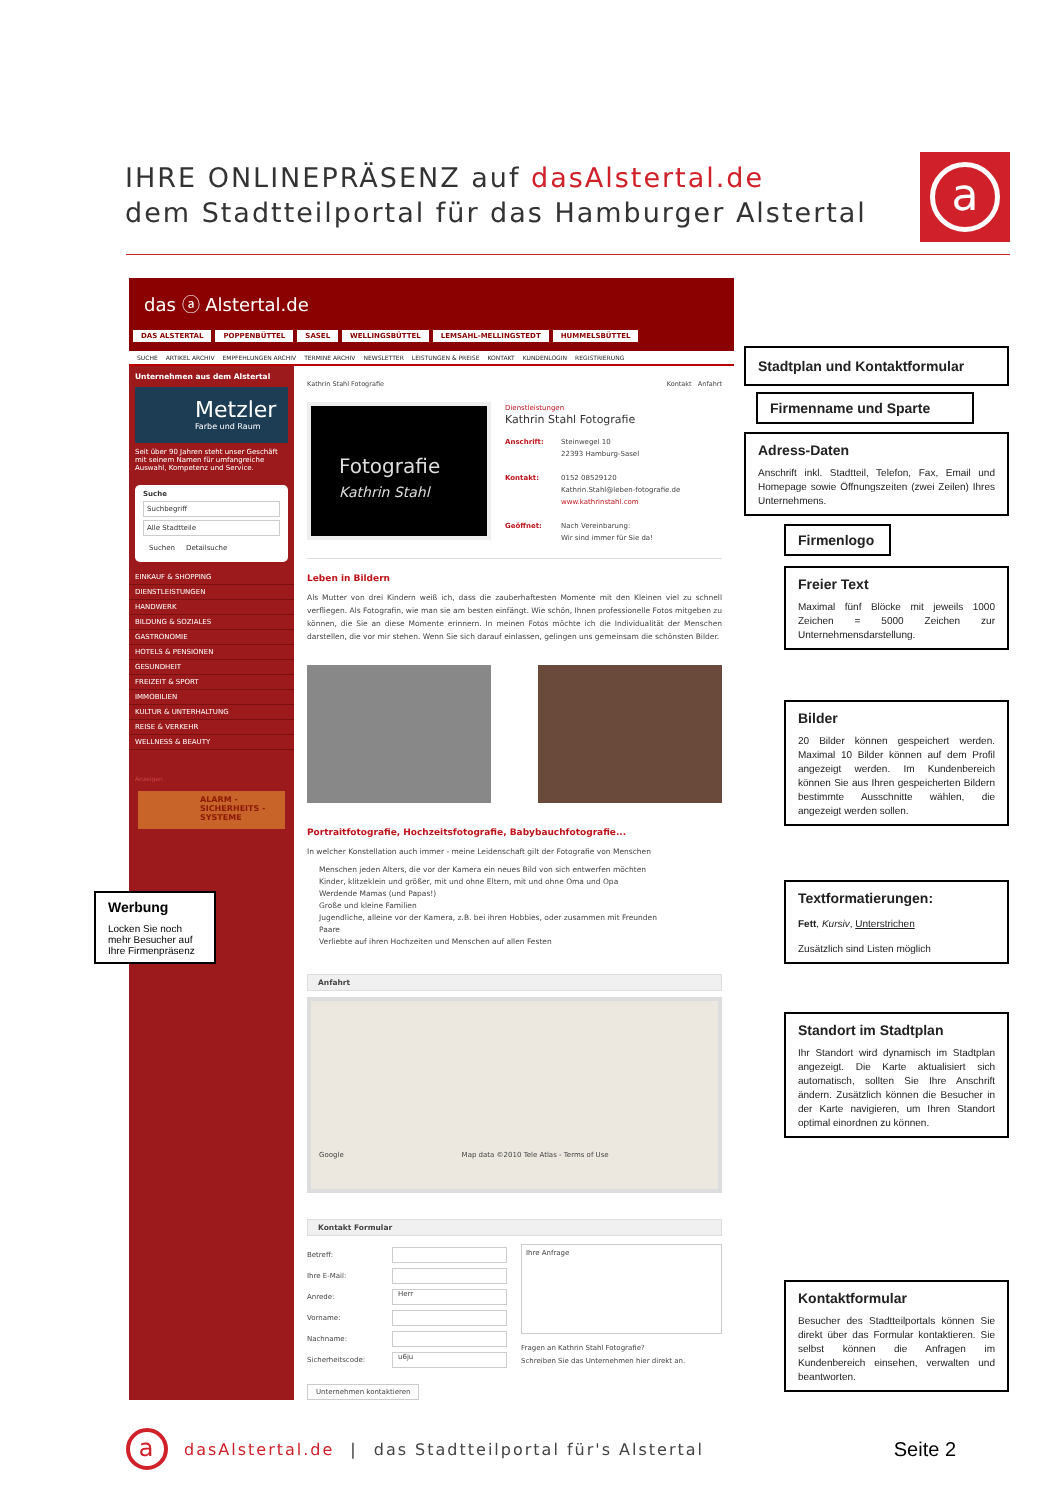IHRE ONLINEPRÄSENZ auf dasAlstertal.de
dem Stadtteilportal für das Hamburger Alstertal
a
das ⓐ Alstertal.de
DAS ALSTERTAL POPPENBÜTTEL SASEL WELLINGSBÜTTEL LEMSAHL-MELLINGSTEDT HUMMELSBÜTTEL
SUCHE ARTIKEL ARCHIV EMPFEHLUNGEN ARCHIV TERMINE ARCHIV NEWSLETTER LEISTUNGEN & PREISE KONTAKT KUNDENLOGIN REGISTRIERUNG
Unternehmen aus dem Alstertal
Metzler
Farbe und Raum
Seit über 90 Jahren steht unser Geschäft mit seinem Namen für umfangreiche Auswahl, Kompetenz und Service.
Suche
Suchbegriff
Alle Stadtteile
Suchen Detailsuche
EINKAUF & SHOPPING
DIENSTLEISTUNGEN
HANDWERK
BILDUNG & SOZIALES
GASTRONOMIE
HOTELS & PENSIONEN
GESUNDHEIT
FREIZEIT & SPORT
IMMOBILIEN
KULTUR & UNTERHALTUNG
REISE & VERKEHR
WELLNESS & BEAUTY
Anzeigen
ALARM -
SICHERHEITS -
SYSTEME
Werbung
Locken Sie noch mehr Besucher auf Ihre Firmenpräsenz
Kathrin Stahl Fotografie Kontakt Anfahrt
Fotografie
Kathrin Stahl
Dienstleistungen
Kathrin Stahl Fotografie
Anschrift: Steinwegel 10
22393 Hamburg-Sasel
Kontakt: 0152 08529120
Kathrin.Stahl@leben-fotografie.de
www.kathrinstahl.com
Geöffnet: Nach Vereinbarung:
Wir sind immer für Sie da!
Leben in Bildern
Als Mutter von drei Kindern weiß ich, dass die zauberhaftesten Momente mit den Kleinen viel zu schnell verfliegen. Als Fotografin, wie man sie am besten einfängt. Wie schön, Ihnen professionelle Fotos mitgeben zu können, die Sie an diese Momente erinnern. In meinen Fotos möchte ich die Individualität der Menschen darstellen, die vor mir stehen. Wenn Sie sich darauf einlassen, gelingen uns gemeinsam die schönsten Bilder.
Portraitfotografie, Hochzeitsfotografie, Babybauchfotografie...
In welcher Konstellation auch immer - meine Leidenschaft gilt der Fotografie von Menschen
Menschen jeden Alters, die vor der Kamera ein neues Bild von sich entwerfen möchten
Kinder, klitzeklein und größer, mit und ohne Eltern, mit und ohne Oma und Opa
Werdende Mamas (und Papas!)
Große und kleine Familien
Jugendliche, alleine vor der Kamera, z.B. bei ihren Hobbies, oder zusammen mit Freunden
Paare
Verliebte auf ihren Hochzeiten und Menschen auf allen Festen
Anfahrt
Google Map data ©2010 Tele Atlas - Terms of Use
Kontakt Formular
Betreff:
Ihre E-Mail:
Anrede: Herr
Vorname:
Nachname:
Sicherheitscode: u6ju
Ihre Anfrage
Fragen an Kathrin Stahl Fotografie?
Schreiben Sie das Unternehmen hier direkt an.
Unternehmen kontaktieren
Stadtplan und Kontaktformular
Firmenname und Sparte
Adress-Daten
Anschrift inkl. Stadtteil, Telefon, Fax, Email und Homepage sowie Öffnungszeiten (zwei Zeilen) Ihres Unternehmens.
Firmenlogo
Freier Text
Maximal fünf Blöcke mit jeweils 1000 Zeichen = 5000 Zeichen zur Unternehmensdarstellung.
Bilder
20 Bilder können gespeichert werden. Maximal 10 Bilder können auf dem Profil angezeigt werden. Im Kundenbereich können Sie aus Ihren gespeicherten Bildern bestimmte Ausschnitte wählen, die angezeigt werden sollen.
Textformatierungen:
Fett, Kursiv, Unterstrichen
Zusätzlich sind Listen möglich
Standort im Stadtplan
Ihr Standort wird dynamisch im Stadtplan angezeigt. Die Karte aktualisiert sich automatisch, sollten Sie Ihre Anschrift ändern. Zusätzlich können die Besucher in der Karte navigieren, um Ihren Standort optimal einordnen zu können.
Kontaktformular
Besucher des Stadtteilportals können Sie direkt über das Formular kontaktieren. Sie selbst können die Anfragen im Kundenbereich einsehen, verwalten und beantworten.
a
dasAlstertal.de | das Stadtteilportal für's Alstertal Seite 2